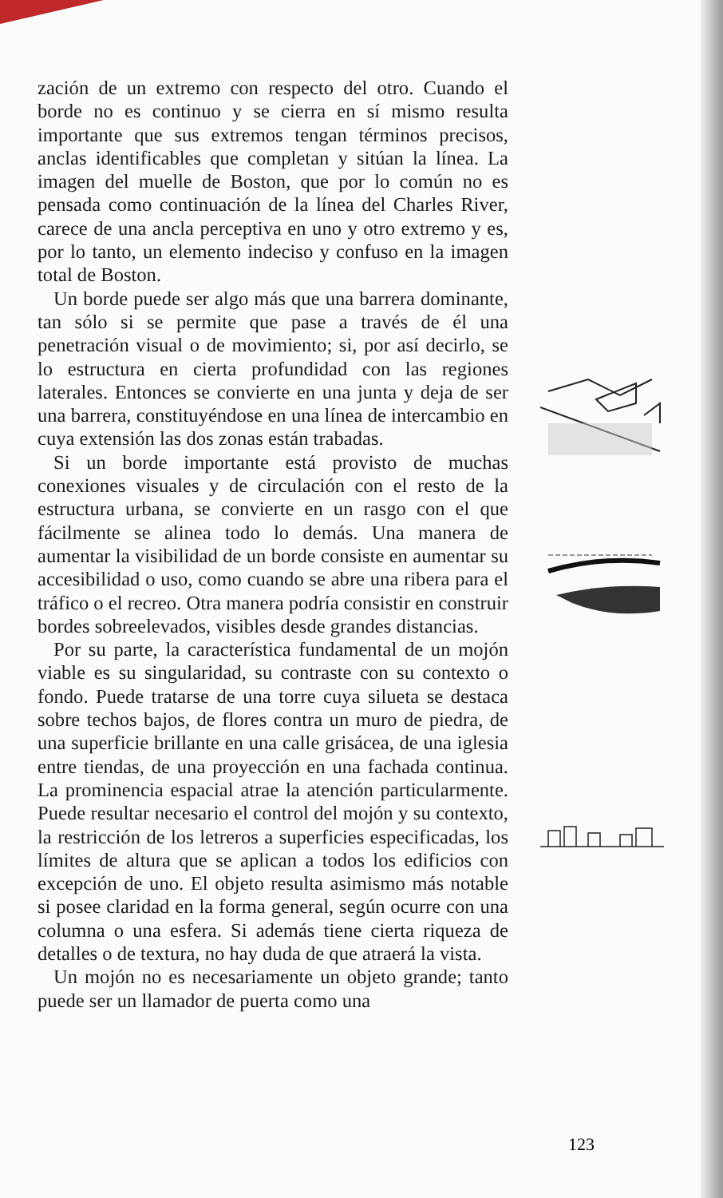zación de un extremo con respecto del otro. Cuando el borde no es continuo y se cierra en sí mismo resulta importante que sus extremos tengan términos precisos, anclas identificables que completan y sitúan la línea. La imagen del muelle de Boston, que por lo común no es pensada como continuación de la línea del Charles River, carece de una ancla perceptiva en uno y otro extremo y es, por lo tanto, un elemento indeciso y confuso en la imagen total de Boston.
Un borde puede ser algo más que una barrera dominante, tan sólo si se permite que pase a través de él una penetración visual o de movimiento; si, por así decirlo, se lo estructura en cierta profundidad con las regiones laterales. Entonces se convierte en una junta y deja de ser una barrera, constituyéndose en una línea de intercambio en cuya extensión las dos zonas están trabadas.
Si un borde importante está provisto de muchas conexiones visuales y de circulación con el resto de la estructura urbana, se convierte en un rasgo con el que fácilmente se alinea todo lo demás. Una manera de aumentar la visibilidad de un borde consiste en aumentar su accesibilidad o uso, como cuando se abre una ribera para el tráfico o el recreo. Otra manera podría consistir en construir bordes sobreelevados, visibles desde grandes distancias.
Por su parte, la característica fundamental de un mojón viable es su singularidad, su contraste con su contexto o fondo. Puede tratarse de una torre cuya silueta se destaca sobre techos bajos, de flores contra un muro de piedra, de una superficie brillante en una calle grisácea, de una iglesia entre tiendas, de una proyección en una fachada continua. La prominencia espacial atrae la atención particularmente. Puede resultar necesario el control del mojón y su contexto, la restricción de los letreros a superficies especificadas, los límites de altura que se aplican a todos los edificios con excepción de uno. El objeto resulta asimismo más notable si posee claridad en la forma general, según ocurre con una columna o una esfera. Si además tiene cierta riqueza de detalles o de textura, no hay duda de que atraerá la vista.
Un mojón no es necesariamente un objeto grande; tanto puede ser un llamador de puerta como una
123